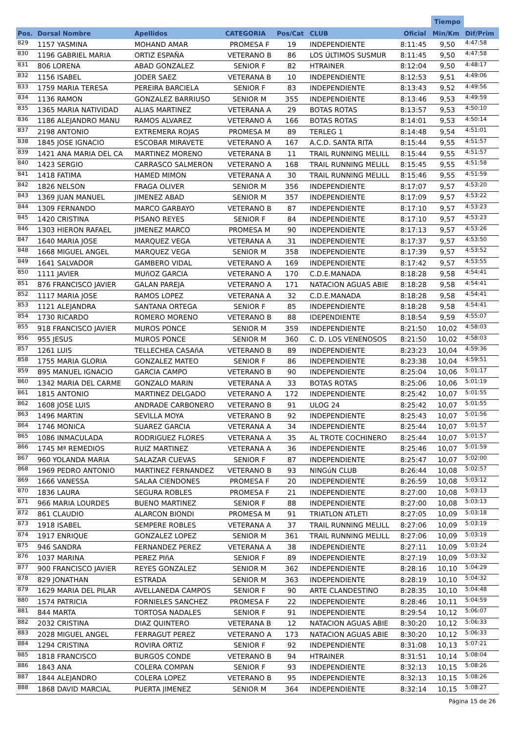| | | | | | | | Tiempo | | |
| --- | --- | --- | --- | --- | --- | --- | --- | --- | --- |
| Pos. | Dorsal Nombre | Apellidos | CATEGORIA | Pos/Cat | CLUB | | Oficial | Min/Km | Dif/Prim |
| 829 | 1157 YASMINA | MOHAND AMAR | PROMESA F | 19 | INDEPENDIENTE | 8:11:45 | 9,50 | 4:47:58 | |
| 830 | 1196 GABRIEL MARIA | ORTIZ ESPAÑA | VETERANO B | 86 | LOS ÚLTIMOS SUSMUR | 8:11:45 | 9,50 | 4:47:58 | |
| 831 | 806 LORENA | ABAD GONZALEZ | SENIOR F | 82 | HTRAINER | 8:12:04 | 9,50 | 4:48:17 | |
| 832 | 1156 ISABEL | JODER SAEZ | VETERANA B | 10 | INDEPENDIENTE | 8:12:53 | 9,51 | 4:49:06 | |
| 833 | 1759 MARIA TERESA | PEREIRA BARCIELA | SENIOR F | 83 | INDEPENDIENTE | 8:13:43 | 9,52 | 4:49:56 | |
| 834 | 1136 RAMON | GONZALEZ BARRIUSO | SENIOR M | 355 | INDEPENDIENTE | 8:13:46 | 9,53 | 4:49:59 | |
| 835 | 1365 MARIA NATIVIDAD | ALIAS MARTINEZ | VETERANA A | 29 | BOTAS ROTAS | 8:13:57 | 9,53 | 4:50:10 | |
| 836 | 1186 ALEJANDRO MANU | RAMOS ALVAREZ | VETERANO A | 166 | BOTAS ROTAS | 8:14:01 | 9,53 | 4:50:14 | |
| 837 | 2198 ANTONIO | EXTREMERA ROJAS | PROMESA M | 89 | TERLEG 1 | 8:14:48 | 9,54 | 4:51:01 | |
| 838 | 1845 JOSE IGNACIO | ESCOBAR MIRAVETE | VETERANO A | 167 | A.C.D. SANTA RITA | 8:15:44 | 9,55 | 4:51:57 | |
| 839 | 1421 ANA MARIA DEL CA | MARTINEZ MORENO | VETERANA B | 11 | TRAIL RUNNING MELILL | 8:15:44 | 9,55 | 4:51:57 | |
| 840 | 1423 SERGIO | CARRASCO SALMERON | VETERANO A | 168 | TRAIL RUNNING MELILL | 8:15:45 | 9,55 | 4:51:58 | |
| 841 | 1418 FATIMA | HAMED MIMON | VETERANA A | 30 | TRAIL RUNNING MELILL | 8:15:46 | 9,55 | 4:51:59 | |
| 842 | 1826 NELSON | FRAGA OLIVER | SENIOR M | 356 | INDEPENDIENTE | 8:17:07 | 9,57 | 4:53:20 | |
| 843 | 1369 JUAN MANUEL | JIMENEZ ABAD | SENIOR M | 357 | INDEPENDIENTE | 8:17:09 | 9,57 | 4:53:22 | |
| 844 | 1309 FERNANDO | MARCO GARBAYO | VETERANO B | 87 | INDEPENDIENTE | 8:17:10 | 9,57 | 4:53:23 | |
| 845 | 1420 CRISTINA | PISANO REYES | SENIOR F | 84 | INDEPENDIENTE | 8:17:10 | 9,57 | 4:53:23 | |
| 846 | 1303 HIERON RAFAEL | JIMENEZ MARCO | PROMESA M | 90 | INDEPENDIENTE | 8:17:13 | 9,57 | 4:53:26 | |
| 847 | 1640 MARIA JOSE | MARQUEZ VEGA | VETERANA A | 31 | INDEPENDIENTE | 8:17:37 | 9,57 | 4:53:50 | |
| 848 | 1668 MIGUEL ANGEL | MARQUEZ VEGA | SENIOR M | 358 | INDEPENDIENTE | 8:17:39 | 9,57 | 4:53:52 | |
| 849 | 1641 SALVADOR | GAMBERO VIDAL | VETERANO A | 169 | INDEPENDIENTE | 8:17:42 | 9,57 | 4:53:55 | |
| 850 | 1111 JAVIER | MUñOZ GARCIA | VETERANO A | 170 | C.D.E.MANADA | 8:18:28 | 9,58 | 4:54:41 | |
| 851 | 876 FRANCISCO JAVIER | GALAN PAREJA | VETERANO A | 171 | NATACION AGUAS ABIE | 8:18:28 | 9,58 | 4:54:41 | |
| 852 | 1117 MARIA JOSE | RAMOS LOPEZ | VETERANA A | 32 | C.D.E.MANADA | 8:18:28 | 9,58 | 4:54:41 | |
| 853 | 1121 ALEJANDRA | SANTANA ORTEGA | SENIOR F | 85 | INDEPENDIENTE | 8:18:28 | 9,58 | 4:54:41 | |
| 854 | 1730 RICARDO | ROMERO MORENO | VETERANO B | 88 | IDEPENDIENTE | 8:18:54 | 9,59 | 4:55:07 | |
| 855 | 918 FRANCISCO JAVIER | MUROS PONCE | SENIOR M | 359 | INDEPENDIENTE | 8:21:50 | 10,02 | 4:58:03 | |
| 856 | 955 JESUS | MUROS PONCE | SENIOR M | 360 | C. D. LOS VENENOSOS | 8:21:50 | 10,02 | 4:58:03 | |
| 857 | 1261 LUIS | TELLECHEA CASAñA | VETERANO B | 89 | INDEPENDIENTE | 8:23:23 | 10,04 | 4:59:36 | |
| 858 | 1755 MARIA GLORIA | GONZALEZ MATEO | SENIOR F | 86 | INDEPENDIENTE | 8:23:38 | 10,04 | 4:59:51 | |
| 859 | 895 MANUEL IGNACIO | GARCIA CAMPO | VETERANO B | 90 | INDEPENDIENTE | 8:25:04 | 10,06 | 5:01:17 | |
| 860 | 1342 MARIA DEL CARME | GONZALO MARIN | VETERANA A | 33 | BOTAS ROTAS | 8:25:06 | 10,06 | 5:01:19 | |
| 861 | 1815 ANTONIO | MARTINEZ DELGADO | VETERANO A | 172 | INDEPENDIENTE | 8:25:42 | 10,07 | 5:01:55 | |
| 862 | 1608 JOSE LUIS | ANDRADE CARBONERO | VETERANO B | 91 | ULOG 24 | 8:25:42 | 10,07 | 5:01:55 | |
| 863 | 1496 MARTIN | SEVILLA MOYA | VETERANO B | 92 | INDEPENDIENTE | 8:25:43 | 10,07 | 5:01:56 | |
| 864 | 1746 MONICA | SUAREZ GARCIA | VETERANA A | 34 | INDEPENDIENTE | 8:25:44 | 10,07 | 5:01:57 | |
| 865 | 1086 INMACULADA | RODRIGUEZ FLORES | VETERANA A | 35 | AL TROTE COCHINERO | 8:25:44 | 10,07 | 5:01:57 | |
| 866 | 1745 Mª REMEDIOS | RUIZ MARTINEZ | VETERANA A | 36 | INDEPENDIENTE | 8:25:46 | 10,07 | 5:01:59 | |
| 867 | 960 YOLANDA MARIA | SALAZAR CUEVAS | SENIOR F | 87 | INDEPENDIENTE | 8:25:47 | 10,07 | 5:02:00 | |
| 868 | 1969 PEDRO ANTONIO | MARTINEZ FERNANDEZ | VETERANO B | 93 | NINGúN CLUB | 8:26:44 | 10,08 | 5:02:57 | |
| 869 | 1666 VANESSA | SALAA CIENDONES | PROMESA F | 20 | INDEPENDIENTE | 8:26:59 | 10,08 | 5:03:12 | |
| 870 | 1836 LAURA | SEGURA ROBLES | PROMESA F | 21 | INDEPENDIENTE | 8:27:00 | 10,08 | 5:03:13 | |
| 871 | 966 MARIA LOURDES | BUENO MARTINEZ | SENIOR F | 88 | INDEPENDIENTE | 8:27:00 | 10,08 | 5:03:13 | |
| 872 | 861 CLAUDIO | ALARCON BIONDI | PROMESA M | 91 | TRIATLON ATLETI | 8:27:05 | 10,09 | 5:03:18 | |
| 873 | 1918 ISABEL | SEMPERE ROBLES | VETERANA A | 37 | TRAIL RUNNING MELILL | 8:27:06 | 10,09 | 5:03:19 | |
| 874 | 1917 ENRIQUE | GONZALEZ LOPEZ | SENIOR M | 361 | TRAIL RUNNING MELILL | 8:27:06 | 10,09 | 5:03:19 | |
| 875 | 946 SANDRA | FERNANDEZ PEREZ | VETERANA A | 38 | INDEPENDIENTE | 8:27:11 | 10,09 | 5:03:24 | |
| 876 | 1037 MARINA | PEREZ PIñA | SENIOR F | 89 | INDEPENDIENTE | 8:27:19 | 10,09 | 5:03:32 | |
| 877 | 900 FRANCISCO JAVIER | REYES GONZALEZ | SENIOR M | 362 | INDEPENDIENTE | 8:28:16 | 10,10 | 5:04:29 | |
| 878 | 829 JONATHAN | ESTRADA | SENIOR M | 363 | INDEPENDIENTE | 8:28:19 | 10,10 | 5:04:32 | |
| 879 | 1629 MARIA DEL PILAR | AVELLANEDA CAMPOS | SENIOR F | 90 | ARTE CLANDESTINO | 8:28:35 | 10,10 | 5:04:48 | |
| 880 | 1574 PATRICIA | FORNIELES SANCHEZ | PROMESA F | 22 | INDEPENDIENTE | 8:28:46 | 10,11 | 5:04:59 | |
| 881 | 844 MARTA | TORTOSA NADALES | SENIOR F | 91 | INDEPENDIENTE | 8:29:54 | 10,12 | 5:06:07 | |
| 882 | 2032 CRISTINA | DIAZ QUINTERO | VETERANA B | 12 | NATACION AGUAS ABIE | 8:30:20 | 10,12 | 5:06:33 | |
| 883 | 2028 MIGUEL ANGEL | FERRAGUT PEREZ | VETERANO A | 173 | NATACION AGUAS ABIE | 8:30:20 | 10,12 | 5:06:33 | |
| 884 | 1294 CRISTINA | ROVIRA ORTIZ | SENIOR F | 92 | INDEPENDIENTE | 8:31:08 | 10,13 | 5:07:21 | |
| 885 | 1818 FRANCISCO | BURGOS CONDE | VETERANO B | 94 | HTRAINER | 8:31:51 | 10,14 | 5:08:04 | |
| 886 | 1843 ANA | COLERA COMPAN | SENIOR F | 93 | INDEPENDIENTE | 8:32:13 | 10,15 | 5:08:26 | |
| 887 | 1844 ALEJANDRO | COLERA LOPEZ | VETERANO B | 95 | INDEPENDIENTE | 8:32:13 | 10,15 | 5:08:26 | |
| 888 | 1868 DAVID MARCIAL | PUERTA JIMENEZ | SENIOR M | 364 | INDEPENDIENTE | 8:32:14 | 10,15 | 5:08:27 | |
Página 15 de 26